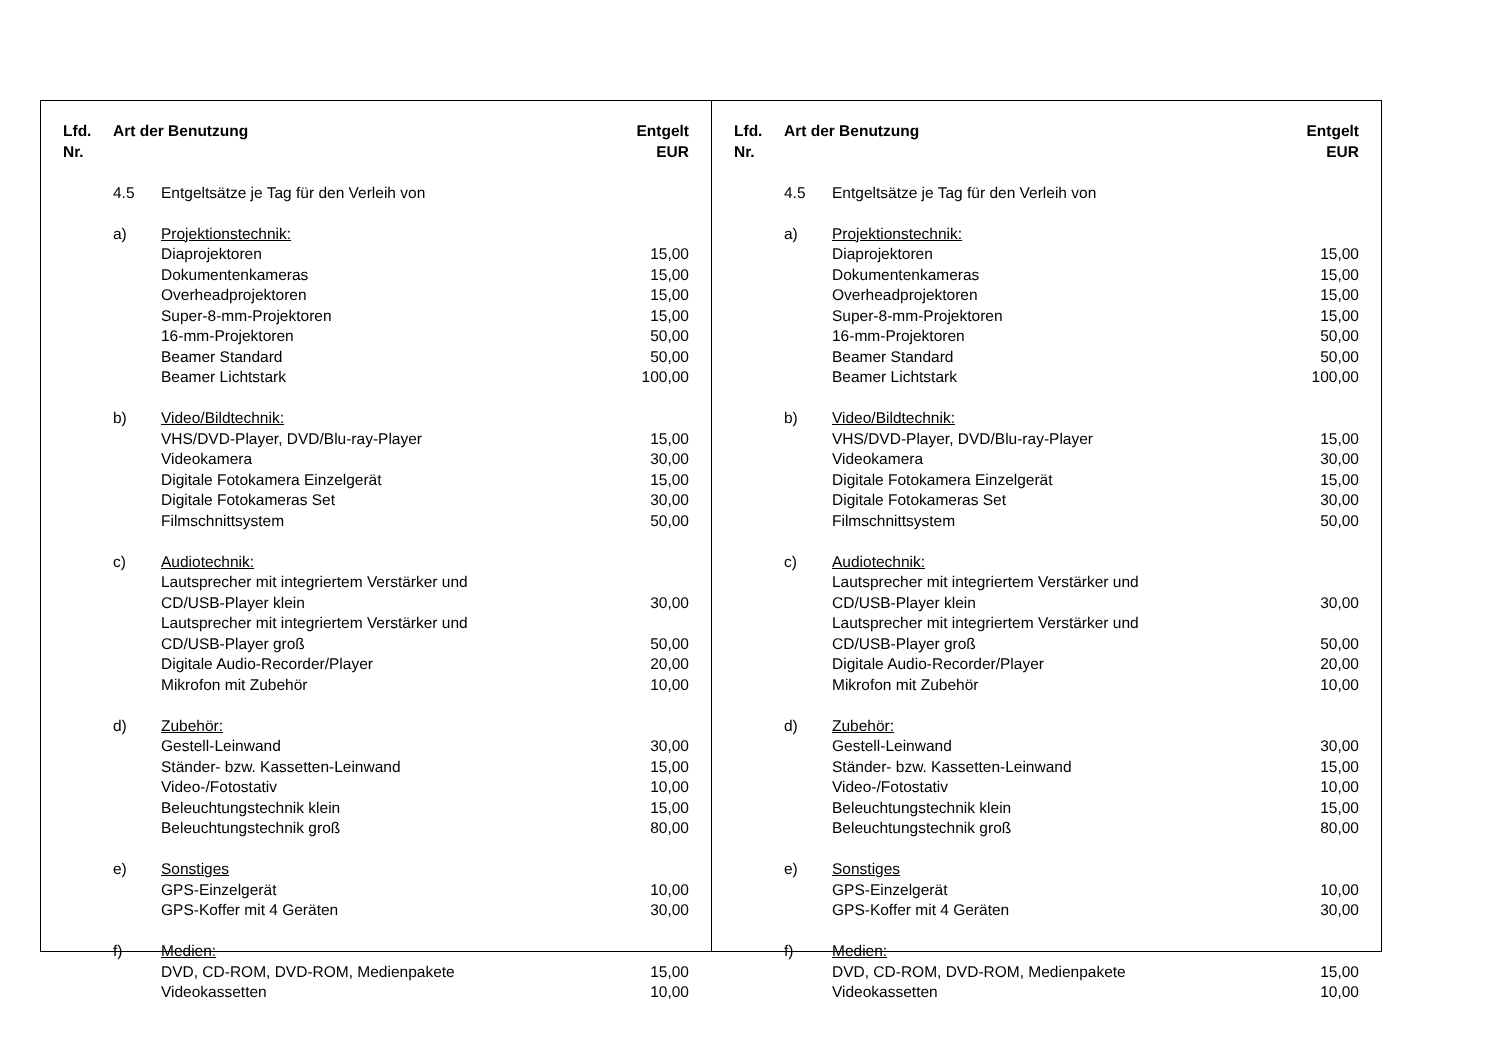| Lfd. Nr. | Art der Benutzung | | Entgelt EUR |
| --- | --- | --- | --- |
| | 4.5 | Entgeltsätze je Tag für den Verleih von | |
| | a) | Projektionstechnik: | |
| | | Diaprojektoren | 15,00 |
| | | Dokumentenkameras | 15,00 |
| | | Overheadprojektoren | 15,00 |
| | | Super-8-mm-Projektoren | 15,00 |
| | | 16-mm-Projektoren | 50,00 |
| | | Beamer Standard | 50,00 |
| | | Beamer Lichtstark | 100,00 |
| | b) | Video/Bildtechnik: | |
| | | VHS/DVD-Player, DVD/Blu-ray-Player | 15,00 |
| | | Videokamera | 30,00 |
| | | Digitale Fotokamera Einzelgerät | 15,00 |
| | | Digitale Fotokameras Set | 30,00 |
| | | Filmschnittsystem | 50,00 |
| | c) | Audiotechnik: | |
| | | Lautsprecher mit integriertem Verstärker und CD/USB-Player klein | 30,00 |
| | | Lautsprecher mit integriertem Verstärker und CD/USB-Player groß | 50,00 |
| | | Digitale Audio-Recorder/Player | 20,00 |
| | | Mikrofon mit Zubehör | 10,00 |
| | d) | Zubehör: | |
| | | Gestell-Leinwand | 30,00 |
| | | Ständer- bzw. Kassetten-Leinwand | 15,00 |
| | | Video-/Fotostativ | 10,00 |
| | | Beleuchtungstechnik klein | 15,00 |
| | | Beleuchtungstechnik groß | 80,00 |
| | e) | Sonstiges | |
| | | GPS-Einzelgerät | 10,00 |
| | | GPS-Koffer mit 4 Geräten | 30,00 |
| | f) | Medien: | |
| | | DVD, CD-ROM, DVD-ROM, Medienpakete | 15,00 |
| | | Videokassetten | 10,00 |
| Lfd. Nr. | Art der Benutzung | | Entgelt EUR |
| --- | --- | --- | --- |
| | 4.5 | Entgeltsätze je Tag für den Verleih von | |
| | a) | Projektionstechnik: | |
| | | Diaprojektoren | 15,00 |
| | | Dokumentenkameras | 15,00 |
| | | Overheadprojektoren | 15,00 |
| | | Super-8-mm-Projektoren | 15,00 |
| | | 16-mm-Projektoren | 50,00 |
| | | Beamer Standard | 50,00 |
| | | Beamer Lichtstark | 100,00 |
| | b) | Video/Bildtechnik: | |
| | | VHS/DVD-Player, DVD/Blu-ray-Player | 15,00 |
| | | Videokamera | 30,00 |
| | | Digitale Fotokamera Einzelgerät | 15,00 |
| | | Digitale Fotokameras Set | 30,00 |
| | | Filmschnittsystem | 50,00 |
| | c) | Audiotechnik: | |
| | | Lautsprecher mit integriertem Verstärker und CD/USB-Player klein | 30,00 |
| | | Lautsprecher mit integriertem Verstärker und CD/USB-Player groß | 50,00 |
| | | Digitale Audio-Recorder/Player | 20,00 |
| | | Mikrofon mit Zubehör | 10,00 |
| | d) | Zubehör: | |
| | | Gestell-Leinwand | 30,00 |
| | | Ständer- bzw. Kassetten-Leinwand | 15,00 |
| | | Video-/Fotostativ | 10,00 |
| | | Beleuchtungstechnik klein | 15,00 |
| | | Beleuchtungstechnik groß | 80,00 |
| | e) | Sonstiges | |
| | | GPS-Einzelgerät | 10,00 |
| | | GPS-Koffer mit 4 Geräten | 30,00 |
| | f) | Medien: | |
| | | DVD, CD-ROM, DVD-ROM, Medienpakete | 15,00 |
| | | Videokassetten | 10,00 |